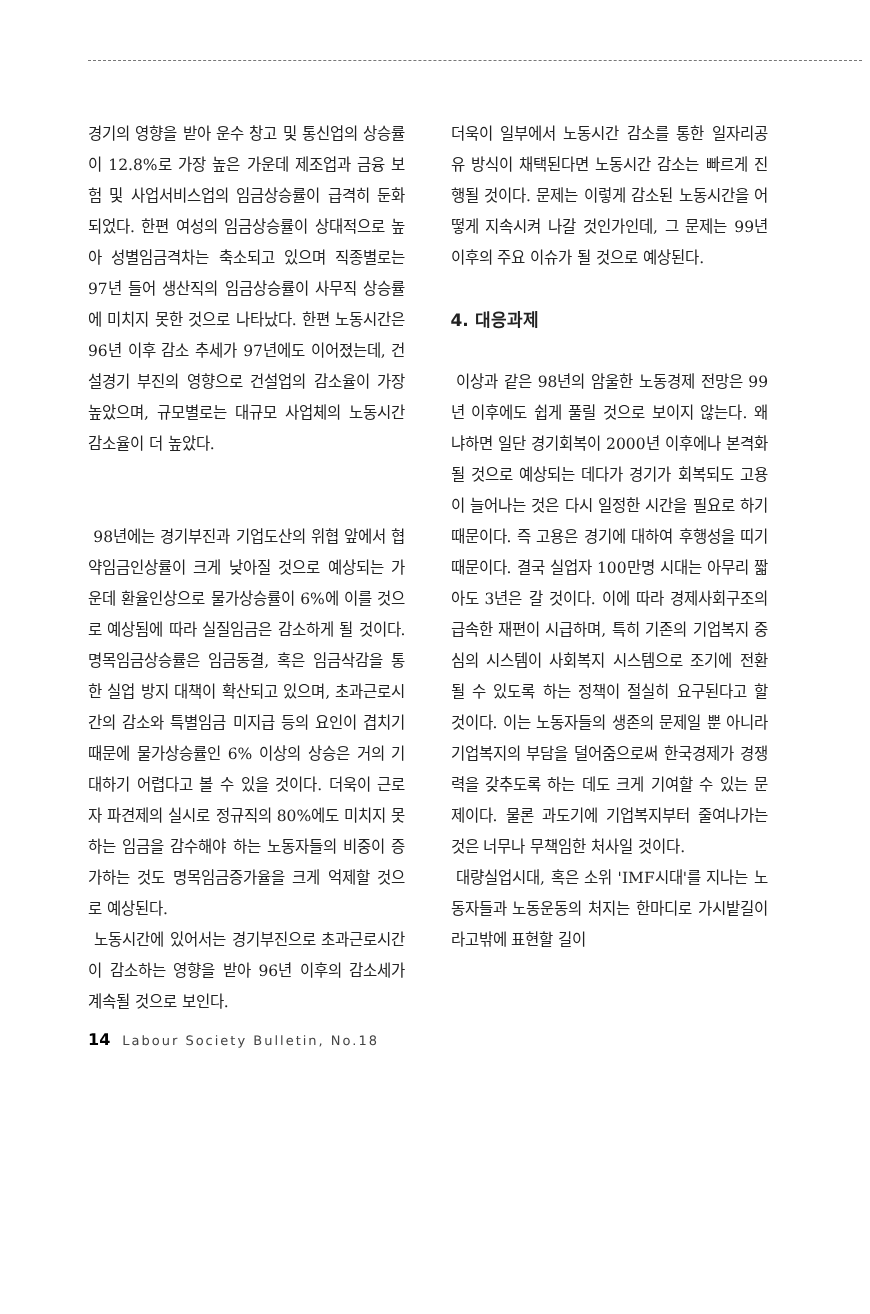경기의 영향을 받아 운수 창고 및 통신업의 상승률이 12.8%로 가장 높은 가운데 제조업과 금융 보험 및 사업서비스업의 임금상승률이 급격히 둔화되었다. 한편 여성의 임금상승률이 상대적으로 높아 성별임금격차는 축소되고 있으며 직종별로는 97년 들어 생산직의 임금상승률이 사무직 상승률에 미치지 못한 것으로 나타났다. 한편 노동시간은 96년 이후 감소 추세가 97년에도 이어졌는데, 건설경기 부진의 영향으로 건설업의 감소율이 가장 높았으며, 규모별로는 대규모 사업체의 노동시간 감소율이 더 높았다.
98년에는 경기부진과 기업도산의 위협 앞에서 협약임금인상률이 크게 낮아질 것으로 예상되는 가운데 환율인상으로 물가상승률이 6%에 이를 것으로 예상됨에 따라 실질임금은 감소하게 될 것이다. 명목임금상승률은 임금동결, 혹은 임금삭감을 통한 실업 방지 대책이 확산되고 있으며, 초과근로시간의 감소와 특별임금 미지급 등의 요인이 겹치기 때문에 물가상승률인 6% 이상의 상승은 거의 기대하기 어렵다고 볼 수 있을 것이다. 더욱이 근로자 파견제의 실시로 정규직의 80%에도 미치지 못하는 임금을 감수해야 하는 노동자들의 비중이 증가하는 것도 명목임금증가율을 크게 억제할 것으로 예상된다.
노동시간에 있어서는 경기부진으로 초과근로시간이 감소하는 영향을 받아 96년 이후의 감소세가 계속될 것으로 보인다.
더욱이 일부에서 노동시간 감소를 통한 일자리공유 방식이 채택된다면 노동시간 감소는 빠르게 진행될 것이다. 문제는 이렇게 감소된 노동시간을 어떻게 지속시켜 나갈 것인가인데, 그 문제는 99년 이후의 주요 이슈가 될 것으로 예상된다.
4. 대응과제
이상과 같은 98년의 암울한 노동경제 전망은 99년 이후에도 쉽게 풀릴 것으로 보이지 않는다. 왜냐하면 일단 경기회복이 2000년 이후에나 본격화될 것으로 예상되는 데다가 경기가 회복되도 고용이 늘어나는 것은 다시 일정한 시간을 필요로 하기 때문이다. 즉 고용은 경기에 대하여 후행성을 띠기 때문이다. 결국 실업자 100만명 시대는 아무리 짧아도 3년은 갈 것이다. 이에 따라 경제사회구조의 급속한 재편이 시급하며, 특히 기존의 기업복지 중심의 시스템이 사회복지 시스템으로 조기에 전환될 수 있도록 하는 정책이 절실히 요구된다고 할 것이다. 이는 노동자들의 생존의 문제일 뿐 아니라 기업복지의 부담을 덜어줌으로써 한국경제가 경쟁력을 갖추도록 하는 데도 크게 기여할 수 있는 문제이다. 물론 과도기에 기업복지부터 줄여나가는 것은 너무나 무책임한 처사일 것이다.
대량실업시대, 혹은 소위 'IMF시대'를 지나는 노동자들과 노동운동의 처지는 한마디로 가시밭길이라고밖에 표현할 길이
14 Labour Society Bulletin, No.18